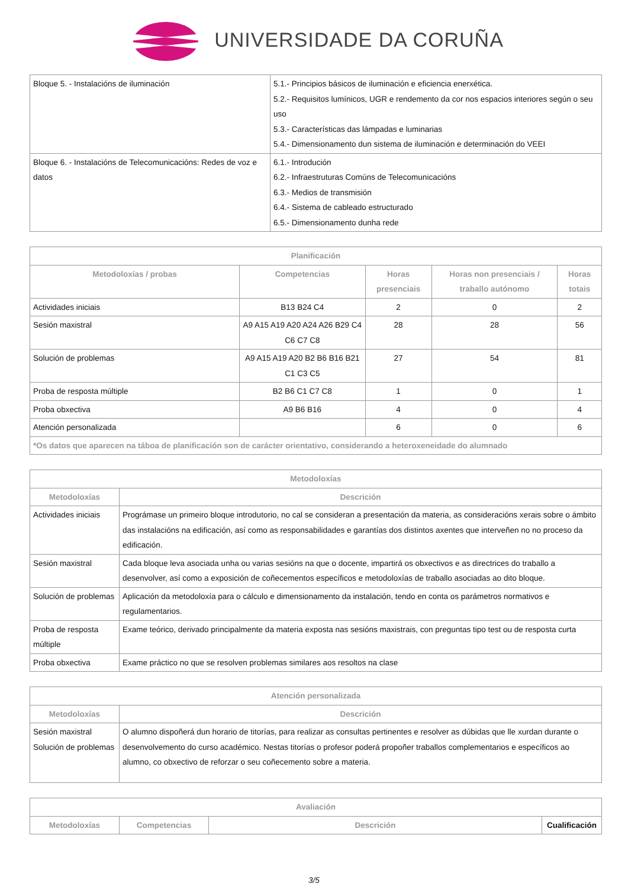UNIVERSIDADE DA CORUÑA
| Bloque 5. - Instalacións de iluminación | 5.1.- Principios básicos de iluminación e eficiencia enerxética. 5.2.- Requisitos lumínicos, UGR e rendemento da cor nos espacios interiores según o seu uso 5.3.- Características das lámpadas e luminarias 5.4.- Dimensionamento dun sistema de iluminación e determinación do VEEI |
| Bloque 6. - Instalacións de Telecomunicacións: Redes de voz e datos | 6.1.- Introdución 6.2.- Infraestruturas Comúns de Telecomunicacións 6.3.- Medios de transmisión 6.4.- Sistema de cableado estructurado 6.5.- Dimensionamento dunha rede |
| Planificación | | | | |
| --- | --- | --- | --- | --- |
| Metodoloxías / probas | Competencias | Horas presenciais | Horas non presenciais / traballo autónomo | Horas totais |
| Actividades iniciais | B13 B24 C4 | 2 | 0 | 2 |
| Sesión maxistral | A9 A15 A19 A20 A24 A26 B29 C4 C6 C7 C8 | 28 | 28 | 56 |
| Solución de problemas | A9 A15 A19 A20 B2 B6 B16 B21 C1 C3 C5 | 27 | 54 | 81 |
| Proba de resposta múltiple | B2 B6 C1 C7 C8 | 1 | 0 | 1 |
| Proba obxectiva | A9 B6 B16 | 4 | 0 | 4 |
| Atención personalizada | | 6 | 0 | 6 |
| *Os datos que aparecen na táboa de planificación son de carácter orientativo, considerando a heteroxeneidade do alumnado | | | | |
| Metodoloxías | |
| --- | --- |
| Metodoloxías | Descrición |
| Actividades iniciais | Prográmase un primeiro bloque introdutorio, no cal se consideran a presentación da materia, as consideracións xerais sobre o ámbito das instalacións na edificación, así como as responsabilidades e garantías dos distintos axentes que interveñen no no proceso da edificación. |
| Sesión maxistral | Cada bloque leva asociada unha ou varias sesións na que o docente, impartirá os obxectivos e as directrices do traballo a desenvolver, así como a exposición de coñecementos específicos e metodoloxías de traballo asociadas ao dito bloque. |
| Solución de problemas | Aplicación da metodoloxía para o cálculo e dimensionamento da instalación, tendo en conta os parámetros normativos e regulamentarios. |
| Proba de resposta múltiple | Exame teórico, derivado principalmente da materia exposta nas sesións maxistrais, con preguntas tipo test ou de resposta curta |
| Proba obxectiva | Exame práctico no que se resolven problemas similares aos resoltos na clase |
| Atención personalizada | |
| --- | --- |
| Metodoloxías | Descrición |
| Sesión maxistral Solución de problemas | O alumno dispoñerá dun horario de titorías, para realizar as consultas pertinentes e resolver as dúbidas que lle xurdan durante o desenvolvemento do curso académico. Nestas titorías o profesor poderá propoñer traballos complementarios e específicos ao alumno, co obxectivo de reforzar o seu coñecemento sobre a materia. |
| Avaliación | | | |
| --- | --- | --- | --- |
| Metodoloxías | Competencias | Descrición | Cualificación |
3/5